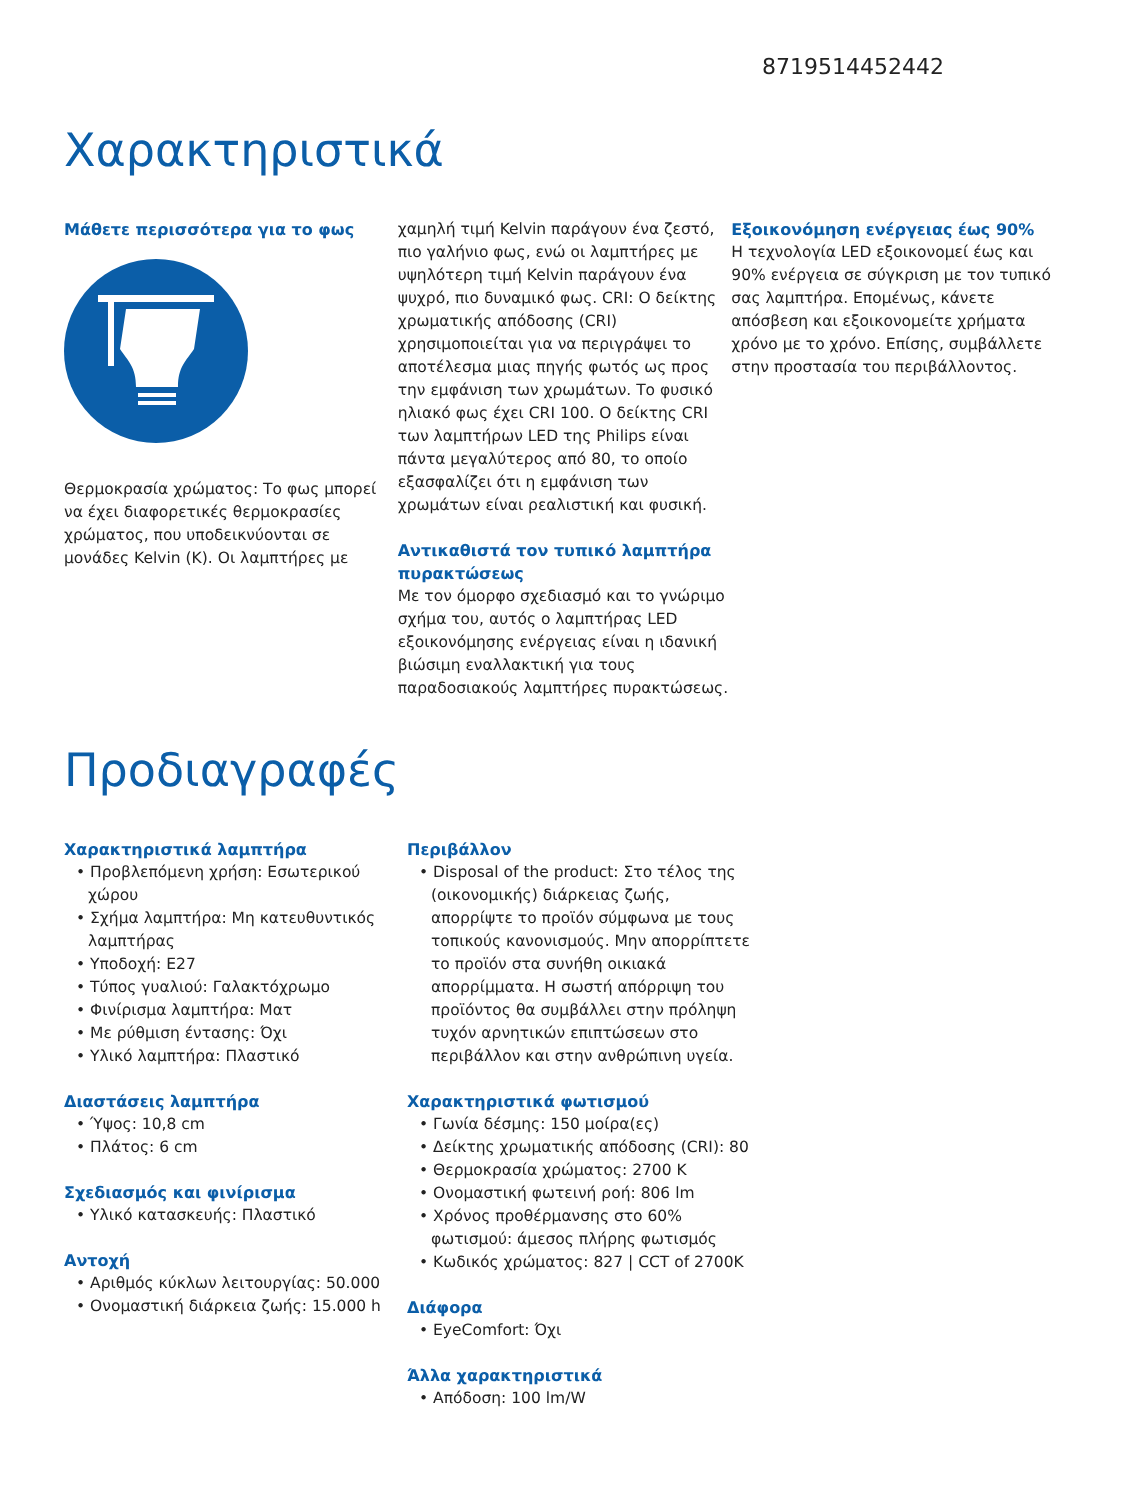8719514452442
Χαρακτηριστικά
Μάθετε περισσότερα για το φως
Θερμοκρασία χρώματος: Το φως μπορεί να έχει διαφορετικές θερμοκρασίες χρώματος, που υποδεικνύονται σε μονάδες Kelvin (K). Οι λαμπτήρες με
χαμηλή τιμή Kelvin παράγουν ένα ζεστό, πιο γαλήνιο φως, ενώ οι λαμπτήρες με υψηλότερη τιμή Kelvin παράγουν ένα ψυχρό, πιο δυναμικό φως. CRI: Ο δείκτης χρωματικής απόδοσης (CRI) χρησιμοποιείται για να περιγράψει το αποτέλεσμα μιας πηγής φωτός ως προς την εμφάνιση των χρωμάτων. Το φυσικό ηλιακό φως έχει CRI 100. Ο δείκτης CRI των λαμπτήρων LED της Philips είναι πάντα μεγαλύτερος από 80, το οποίο εξασφαλίζει ότι η εμφάνιση των χρωμάτων είναι ρεαλιστική και φυσική.
Αντικαθιστά τον τυπικό λαμπτήρα πυρακτώσεως
Με τον όμορφο σχεδιασμό και το γνώριμο σχήμα του, αυτός ο λαμπτήρας LED εξοικονόμησης ενέργειας είναι η ιδανική βιώσιμη εναλλακτική για τους παραδοσιακούς λαμπτήρες πυρακτώσεως.
Εξοικονόμηση ενέργειας έως 90%
Η τεχνολογία LED εξοικονομεί έως και 90% ενέργεια σε σύγκριση με τον τυπικό σας λαμπτήρα. Επομένως, κάνετε απόσβεση και εξοικονομείτε χρήματα χρόνο με το χρόνο. Επίσης, συμβάλλετε στην προστασία του περιβάλλοντος.
Προδιαγραφές
Χαρακτηριστικά λαμπτήρα
• Προβλεπόμενη χρήση: Εσωτερικού χώρου
• Σχήμα λαμπτήρα: Μη κατευθυντικός λαμπτήρας
• Υποδοχή: E27
• Τύπος γυαλιού: Γαλακτόχρωμο
• Φινίρισμα λαμπτήρα: Ματ
• Με ρύθμιση έντασης: Όχι
• Υλικό λαμπτήρα: Πλαστικό
Διαστάσεις λαμπτήρα
• Ύψος: 10,8 cm
• Πλάτος: 6 cm
Σχεδιασμός και φινίρισμα
• Υλικό κατασκευής: Πλαστικό
Αντοχή
• Αριθμός κύκλων λειτουργίας: 50.000
• Ονομαστική διάρκεια ζωής: 15.000 h
Περιβάλλον
• Disposal of the product: Στο τέλος της (οικονομικής) διάρκειας ζωής, απορρίψτε το προϊόν σύμφωνα με τους τοπικούς κανονισμούς. Μην απορρίπτετε το προϊόν στα συνήθη οικιακά απορρίμματα. Η σωστή απόρριψη του προϊόντος θα συμβάλλει στην πρόληψη τυχόν αρνητικών επιπτώσεων στο περιβάλλον και στην ανθρώπινη υγεία.
Χαρακτηριστικά φωτισμού
• Γωνία δέσμης: 150 μοίρα(ες)
• Δείκτης χρωματικής απόδοσης (CRI): 80
• Θερμοκρασία χρώματος: 2700 K
• Ονομαστική φωτεινή ροή: 806 lm
• Χρόνος προθέρμανσης στο 60% φωτισμού: άμεσος πλήρης φωτισμός
• Κωδικός χρώματος: 827 | CCT of 2700K
Διάφορα
• EyeComfort: Όχι
Άλλα χαρακτηριστικά
• Απόδοση: 100 lm/W